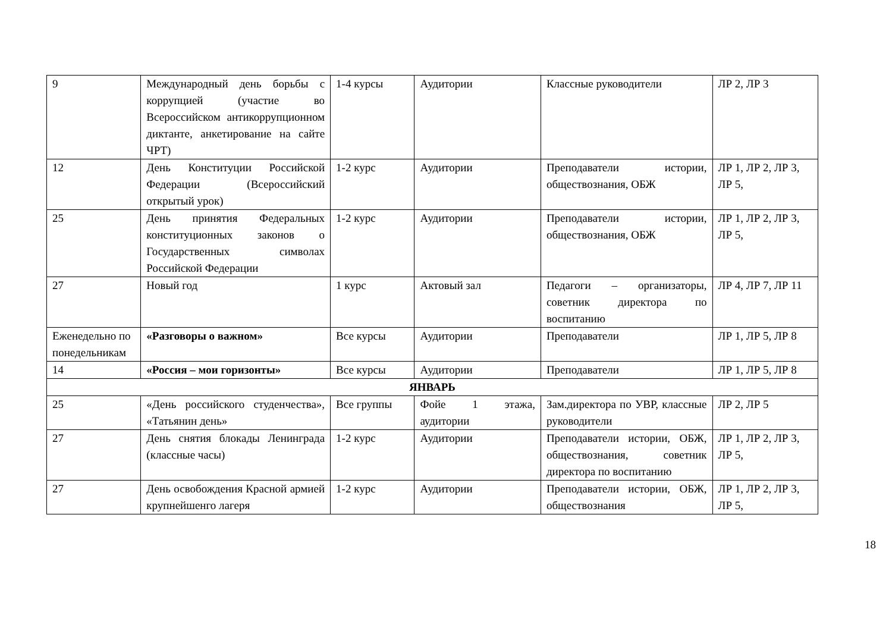| 9 | Международный день борьбы с коррупцией (участие во Всероссийском антикоррупционном диктанте, анкетирование на сайте ЧРТ) | 1-4 курсы | Аудитории | Классные руководители | ЛР 2, ЛР 3 |
| 12 | День Конституции Российской Федерации (Всероссийский открытый урок) | 1-2 курс | Аудитории | Преподаватели истории, обществознания, ОБЖ | ЛР 1, ЛР 2, ЛР 3, ЛР 5, |
| 25 | День принятия Федеральных конституционных законов о Государственных символах Российской Федерации | 1-2 курс | Аудитории | Преподаватели истории, обществознания, ОБЖ | ЛР 1, ЛР 2, ЛР 3, ЛР 5, |
| 27 | Новый год | 1 курс | Актовый зал | Педагоги – организаторы, советник директора по воспитанию | ЛР 4, ЛР 7, ЛР 11 |
| Еженедельно по понедельникам | «Разговоры о важном» | Все курсы | Аудитории | Преподаватели | ЛР 1, ЛР 5, ЛР 8 |
| 14 | «Россия – мои горизонты» | Все курсы | Аудитории | Преподаватели | ЛР 1, ЛР 5, ЛР 8 |
| ЯНВАРЬ | | | | | |
| 25 | «День российского студенчества», «Татьянин день» | Все группы | Фойе 1 этажа, аудитории | Зам.директора по УВР, классные руководители | ЛР 2, ЛР 5 |
| 27 | День снятия блокады Ленинграда (классные часы) | 1-2 курс | Аудитории | Преподаватели истории, ОБЖ, обществознания, советник директора по воспитанию | ЛР 1, ЛР 2, ЛР 3, ЛР 5, |
| 27 | День освобождения Красной армией крупнейшенго лагеря | 1-2 курс | Аудитории | Преподаватели истории, ОБЖ, обществознания | ЛР 1, ЛР 2, ЛР 3, ЛР 5, |
18